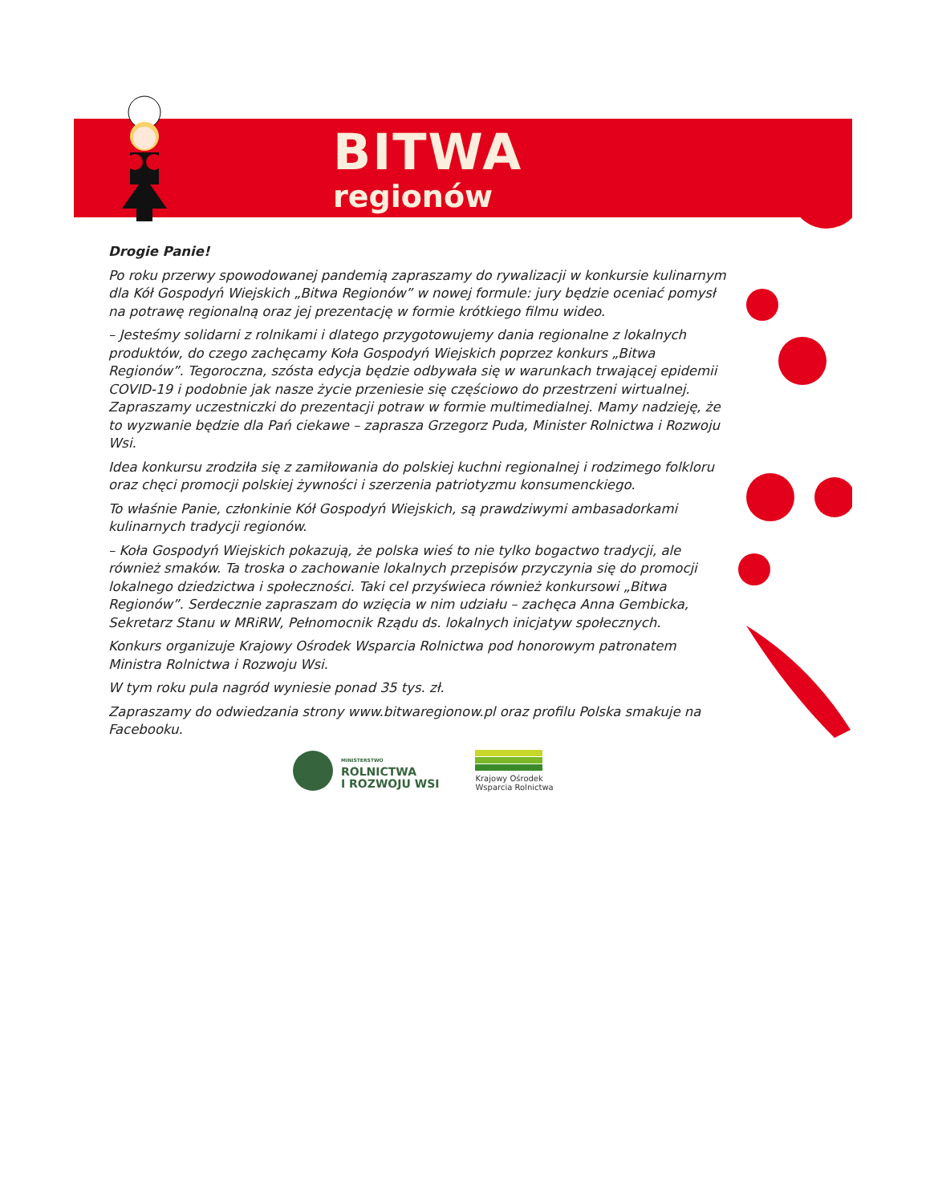BITWA
regionów
Drogie Panie!
Po roku przerwy spowodowanej pandemią zapraszamy do rywalizacji w konkursie kulinarnym dla Kół Gospodyń Wiejskich „Bitwa Regionów” w nowej formule: jury będzie oceniać pomysł na potrawę regionalną oraz jej prezentację w formie krótkiego filmu wideo.
– Jesteśmy solidarni z rolnikami i dlatego przygotowujemy dania regionalne z lokalnych produktów, do czego zachęcamy Koła Gospodyń Wiejskich poprzez konkurs „Bitwa Regionów”. Tegoroczna, szósta edycja będzie odbywała się w warunkach trwającej epidemii COVID-19 i podobnie jak nasze życie przeniesie się częściowo do przestrzeni wirtualnej. Zapraszamy uczestniczki do prezentacji potraw w formie multimedialnej. Mamy nadzieję, że to wyzwanie będzie dla Pań ciekawe – zaprasza Grzegorz Puda, Minister Rolnictwa i Rozwoju Wsi.
Idea konkursu zrodziła się z zamiłowania do polskiej kuchni regionalnej i rodzimego folkloru oraz chęci promocji polskiej żywności i szerzenia patriotyzmu konsumenckiego.
To właśnie Panie, członkinie Kół Gospodyń Wiejskich, są prawdziwymi ambasadorkami kulinarnych tradycji regionów.
– Koła Gospodyń Wiejskich pokazują, że polska wieś to nie tylko bogactwo tradycji, ale również smaków. Ta troska o zachowanie lokalnych przepisów przyczynia się do promocji lokalnego dziedzictwa i społeczności. Taki cel przyświeca również konkursowi „Bitwa Regionów”. Serdecznie zapraszam do wzięcia w nim udziału – zachęca Anna Gembicka, Sekretarz Stanu w MRiRW, Pełnomocnik Rządu ds. lokalnych inicjatyw społecznych.
Konkurs organizuje Krajowy Ośrodek Wsparcia Rolnictwa pod honorowym patronatem Ministra Rolnictwa i Rozwoju Wsi.
W tym roku pula nagród wyniesie ponad 35 tys. zł.
Zapraszamy do odwiedzania strony www.bitwaregionow.pl oraz profilu Polska smakuje na Facebooku.
MINISTERSTWO
ROLNICTWA
I ROZWOJU WSI
Krajowy Ośrodek
Wsparcia Rolnictwa